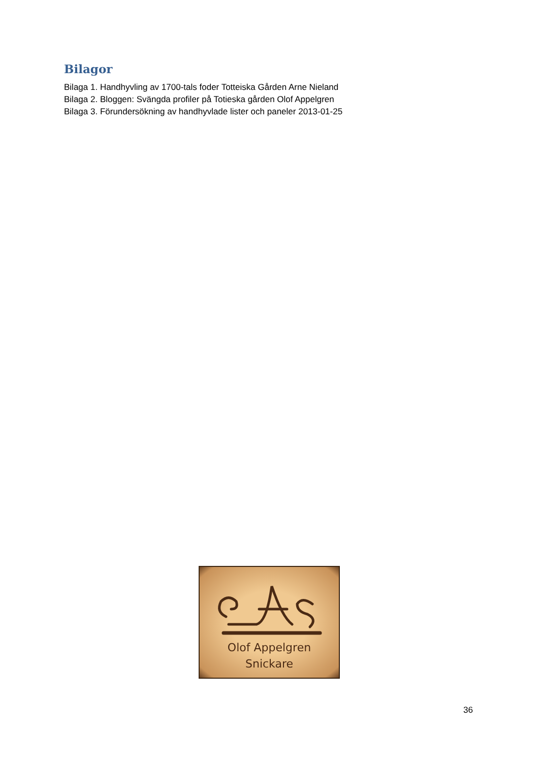Bilagor
Bilaga 1. Handhyvling av 1700-tals foder Totteiska Gården Arne Nieland
Bilaga 2. Bloggen: Svängda profiler på Totieska gården Olof Appelgren
Bilaga 3. Förundersökning av handhyvlade lister och paneler 2013-01-25
Olof Appelgren
Snickare
36